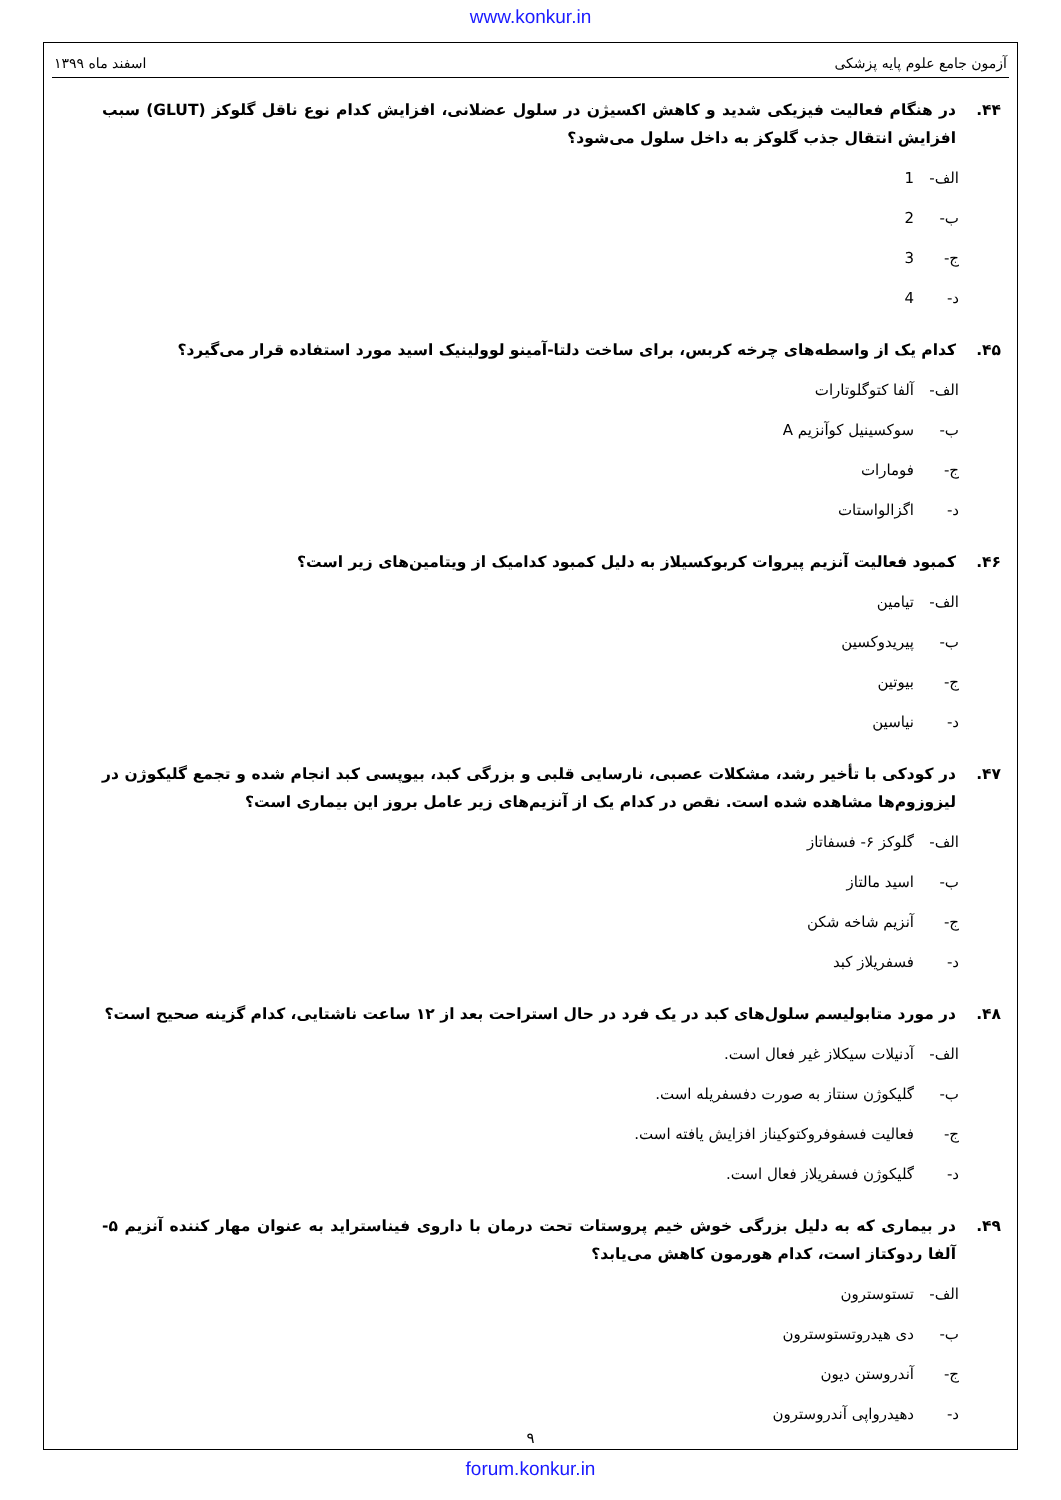www.konkur.in
آزمون جامع علوم پایه پزشکی اسفند ماه ۱۳۹۹
۴۴. در هنگام فعالیت فیزیکی شدید و کاهش اکسیژن در سلول عضلانی، افزایش کدام نوع ناقل گلوکز (GLUT) سبب افزایش انتقال جذب گلوکز به داخل سلول می‌شود؟
الف- 1
ب- 2
ج- 3
د- 4
۴۵. کدام یک از واسطه‌های چرخه کربس، برای ساخت دلتا-آمینو لوولینیک اسید مورد استفاده قرار می‌گیرد؟
الف- آلفا کتوگلوتارات
ب- سوکسینیل کوآنزیم A
ج- فومارات
د- اگزالواستات
۴۶. کمبود فعالیت آنزیم پیروات کربوکسیلاز به دلیل کمبود کدامیک از ویتامین‌های زیر است؟
الف- تیامین
ب- پیریدوکسین
ج- بیوتین
د- نیاسین
۴۷. در کودکی با تأخیر رشد، مشکلات عصبی، نارسایی قلبی و بزرگی کبد، بیوپسی کبد انجام شده و تجمع گلیکوژن در لیزوزوم‌ها مشاهده شده است. نقص در کدام یک از آنزیم‌های زیر عامل بروز این بیماری است؟
الف- گلوکز ۶- فسفاتاز
ب- اسید مالتاز
ج- آنزیم شاخه شکن
د- فسفریلاز کبد
۴۸. در مورد متابولیسم سلول‌های کبد در یک فرد در حال استراحت بعد از ۱۲ ساعت ناشتایی، کدام گزینه صحیح است؟
الف- آدنیلات سیکلاز غیر فعال است.
ب- گلیکوژن سنتاز به صورت دفسفریله است.
ج- فعالیت فسفوفروکتوکیناز افزایش یافته است.
د- گلیکوژن فسفریلاز فعال است.
۴۹. در بیماری که به دلیل بزرگی خوش خیم پروستات تحت درمان با داروی فیناستراید به عنوان مهار کننده آنزیم ۵- آلفا ردوکتاز است، کدام هورمون کاهش می‌یابد؟
الف- تستوسترون
ب- دی هیدروتستوسترون
ج- آندروستن دیون
د- دهیدرواپی آندروسترون
۹
forum.konkur.in